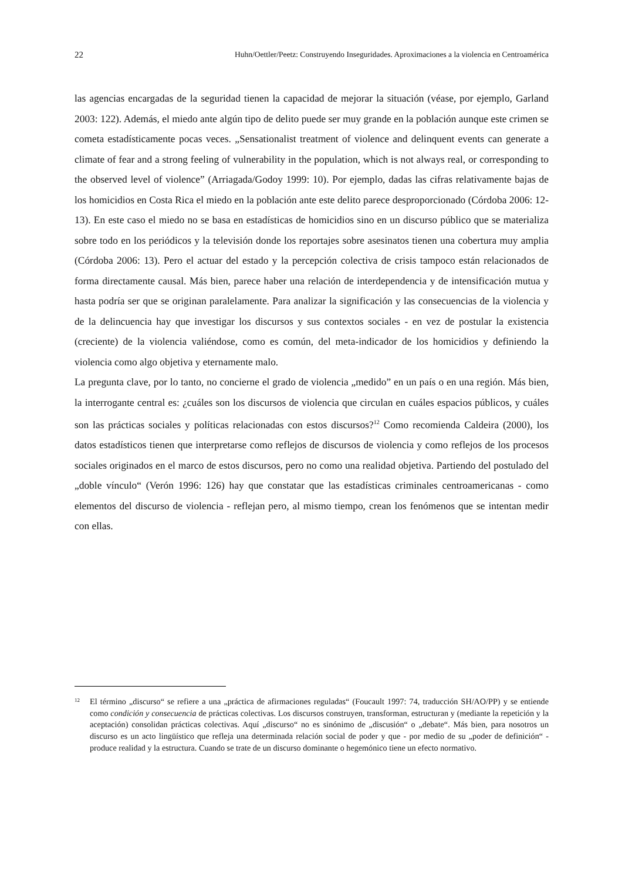22 Huhn/Oettler/Peetz: Construyendo Inseguridades. Aproximaciones a la violencia en Centroamérica
las agencias encargadas de la seguridad tienen la capacidad de mejorar la situación (véase, por ejemplo, Garland 2003: 122). Además, el miedo ante algún tipo de delito puede ser muy grande en la población aunque este crimen se cometa estadísticamente pocas veces. „Sensationalist treatment of violence and delinquent events can generate a climate of fear and a strong feeling of vulnerability in the population, which is not always real, or corresponding to the observed level of violence” (Arriagada/Godoy 1999: 10). Por ejemplo, dadas las cifras relativamente bajas de los homicidios en Costa Rica el miedo en la población ante este delito parece desproporcionado (Córdoba 2006: 12-13). En este caso el miedo no se basa en estadísticas de homicidios sino en un discurso público que se materializa sobre todo en los periódicos y la televisión donde los reportajes sobre asesinatos tienen una cobertura muy amplia (Córdoba 2006: 13). Pero el actuar del estado y la percepción colectiva de crisis tampoco están relacionados de forma directamente causal. Más bien, parece haber una relación de interdependencia y de intensificación mutua y hasta podría ser que se originan paralelamente. Para analizar la significación y las consecuencias de la violencia y de la delincuencia hay que investigar los discursos y sus contextos sociales - en vez de postular la existencia (creciente) de la violencia valiéndose, como es común, del meta-indicador de los homicidios y definiendo la violencia como algo objetiva y eternamente malo.
La pregunta clave, por lo tanto, no concierne el grado de violencia „medido” en un país o en una región. Más bien, la interrogante central es: ¿cuáles son los discursos de violencia que circulan en cuáles espacios públicos, y cuáles son las prácticas sociales y políticas relacionadas con estos discursos?<sup>12</sup> Como recomienda Caldeira (2000), los datos estadísticos tienen que interpretarse como reflejos de discursos de violencia y como reflejos de los procesos sociales originados en el marco de estos discursos, pero no como una realidad objetiva. Partiendo del postulado del „doble vínculo“ (Verón 1996: 126) hay que constatar que las estadísticas criminales centroamericanas - como elementos del discurso de violencia - reflejan pero, al mismo tiempo, crean los fenómenos que se intentan medir con ellas.
12 El término „discurso“ se refiere a una „práctica de afirmaciones reguladas“ (Foucault 1997: 74, traducción SH/AO/PP) y se entiende como condición y consecuencia de prácticas colectivas. Los discursos construyen, transforman, estructuran y (mediante la repetición y la aceptación) consolidan prácticas colectivas. Aquí „discurso“ no es sinónimo de „discusión“ o „debate“. Más bien, para nosotros un discurso es un acto lingüístico que refleja una determinada relación social de poder y que - por medio de su „poder de definición“ - produce realidad y la estructura. Cuando se trate de un discurso dominante o hegemónico tiene un efecto normativo.